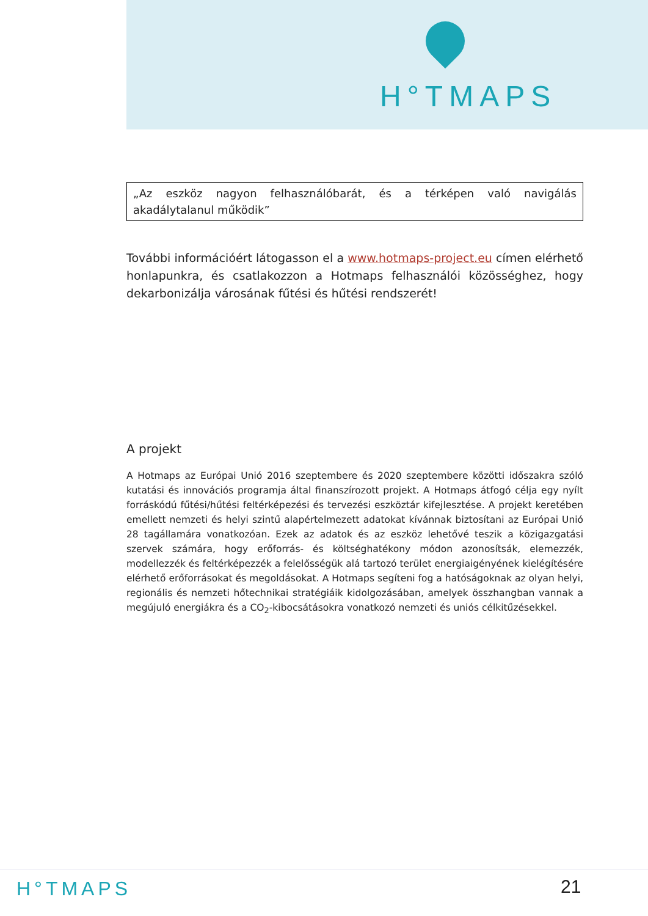H°TMAPS
„Az eszköz nagyon felhasználóbarát, és a térképen való navigálás akadálytalanul működik”
További információért látogasson el a www.hotmaps-project.eu címen elérhető honlapunkra, és csatlakozzon a Hotmaps felhasználói közösséghez, hogy dekarbonizálja városának fűtési és hűtési rendszerét!
A projekt
A Hotmaps az Európai Unió 2016 szeptembere és 2020 szeptembere közötti időszakra szóló kutatási és innovációs programja által finanszírozott projekt. A Hotmaps átfogó célja egy nyílt forráskódú fűtési/hűtési feltérképezési és tervezési eszköztár kifejlesztése. A projekt keretében emellett nemzeti és helyi szintű alapértelmezett adatokat kívánnak biztosítani az Európai Unió 28 tagállamára vonatkozóan. Ezek az adatok és az eszköz lehetővé teszik a közigazgatási szervek számára, hogy erőforrás- és költséghatékony módon azonosítsák, elemezzék, modellezzék és feltérképezzék a felelősségük alá tartozó terület energiaigényének kielégítésére elérhető erőforrásokat és megoldásokat. A Hotmaps segíteni fog a hatóságoknak az olyan helyi, regionális és nemzeti hőtechnikai stratégiáik kidolgozásában, amelyek összhangban vannak a megújuló energiákra és a CO<sub>2</sub>-kibocsátásokra vonatkozó nemzeti és uniós célkitűzésekkel.
H°TMAPS 21